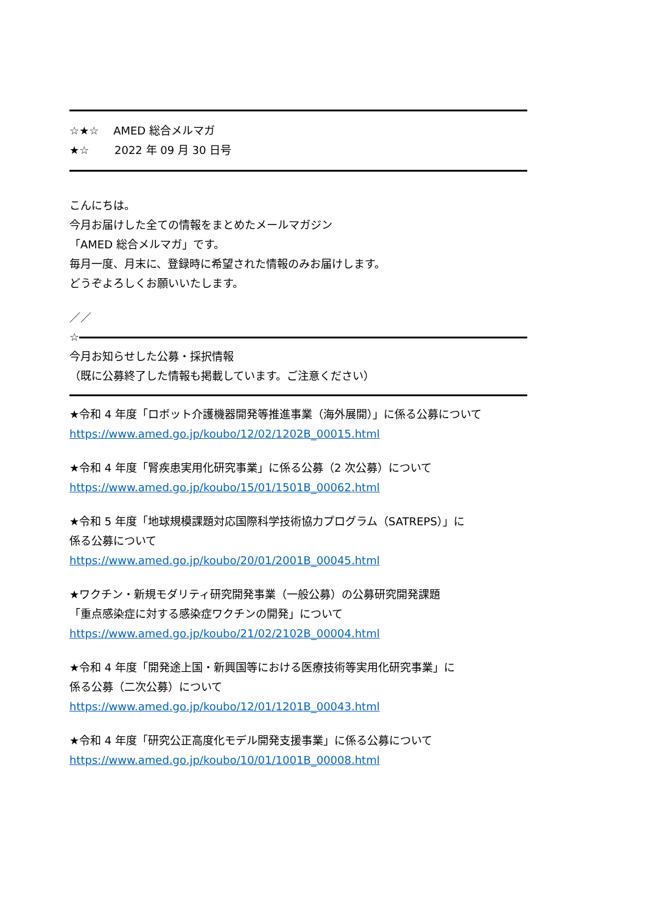☆★☆　 AMED 総合メルマガ
★☆　　 2022 年 09 月 30 日号
こんにちは。
今月お届けした全ての情報をまとめたメールマガジン
「AMED 総合メルマガ」です。
毎月一度、月末に、登録時に希望された情報のみお届けします。
どうぞよろしくお願いいたします。
／／
☆
今月お知らせした公募・採択情報
（既に公募終了した情報も掲載しています。ご注意ください）
★令和 4 年度「ロボット介護機器開発等推進事業（海外展開）」に係る公募について
https://www.amed.go.jp/koubo/12/02/1202B_00015.html
★令和 4 年度「腎疾患実用化研究事業」に係る公募（2 次公募）について
https://www.amed.go.jp/koubo/15/01/1501B_00062.html
★令和 5 年度「地球規模課題対応国際科学技術協力プログラム（SATREPS）」に
係る公募について
https://www.amed.go.jp/koubo/20/01/2001B_00045.html
★ワクチン・新規モダリティ研究開発事業（一般公募）の公募研究開発課題
「重点感染症に対する感染症ワクチンの開発」について
https://www.amed.go.jp/koubo/21/02/2102B_00004.html
★令和 4 年度「開発途上国・新興国等における医療技術等実用化研究事業」に
係る公募（二次公募）について
https://www.amed.go.jp/koubo/12/01/1201B_00043.html
★令和 4 年度「研究公正高度化モデル開発支援事業」に係る公募について
https://www.amed.go.jp/koubo/10/01/1001B_00008.html